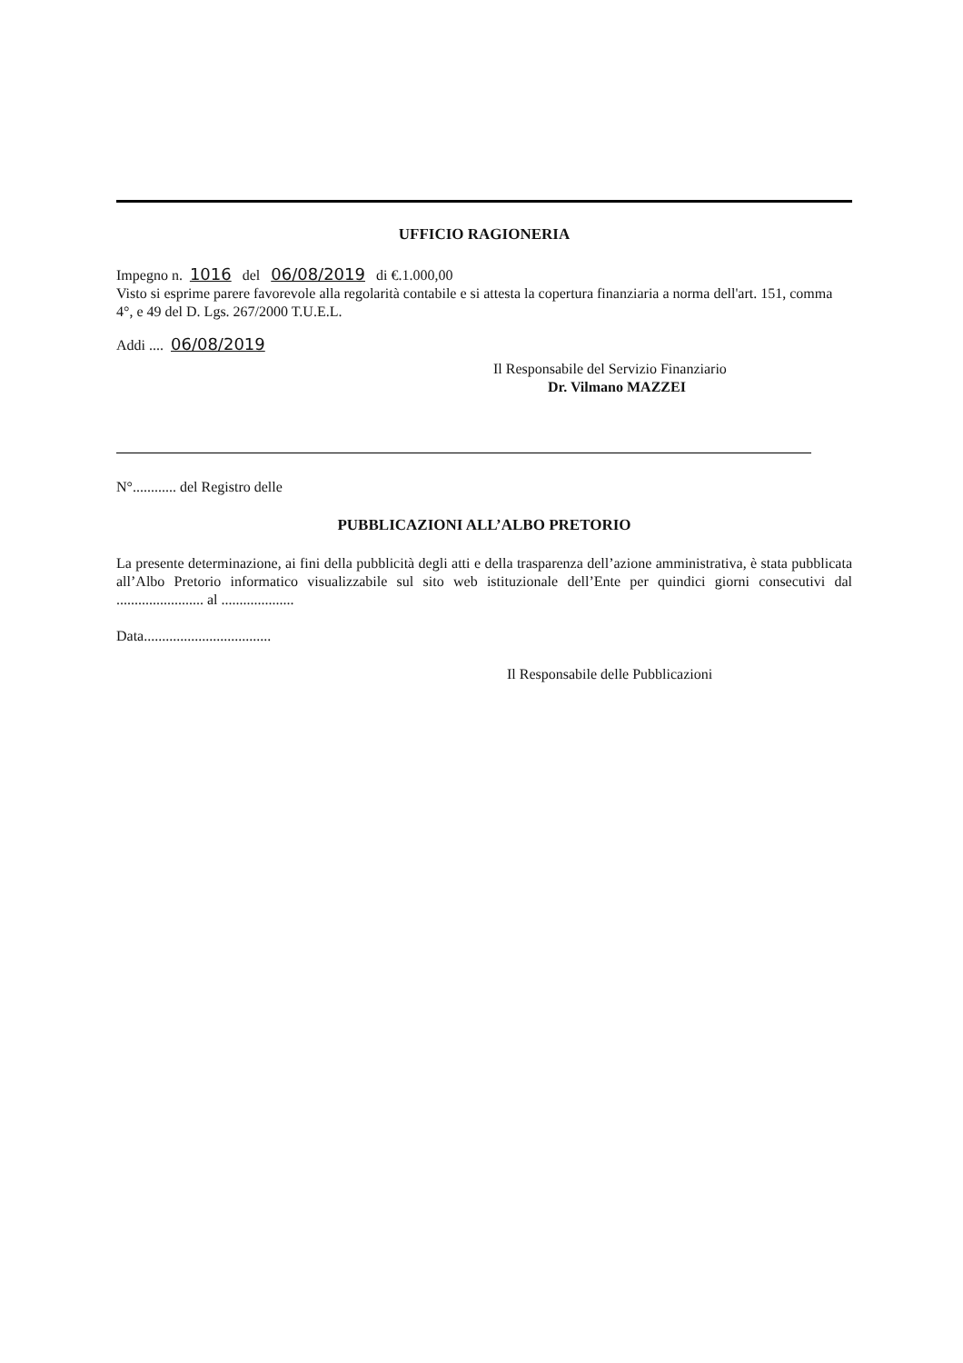UFFICIO RAGIONERIA
Impegno n. 1016 del 06/08/2019 di €.1.000,00
Visto si esprime parere favorevole alla regolarità contabile e si attesta la copertura finanziaria a norma dell'art. 151, comma 4°, e 49 del D. Lgs. 267/2000 T.U.E.L.
Addi .... 06/08/2019
Il Responsabile del Servizio Finanziario
Dr. Vilmano MAZZEI
N°............ del Registro delle
PUBBLICAZIONI ALL’ALBO PRETORIO
La presente determinazione, ai fini della pubblicità degli atti e della trasparenza dell’azione amministrativa, è stata pubblicata all’Albo Pretorio informatico visualizzabile sul sito web istituzionale dell’Ente per quindici giorni consecutivi dal ........................ al ....................
Data...................................
Il Responsabile delle Pubblicazioni